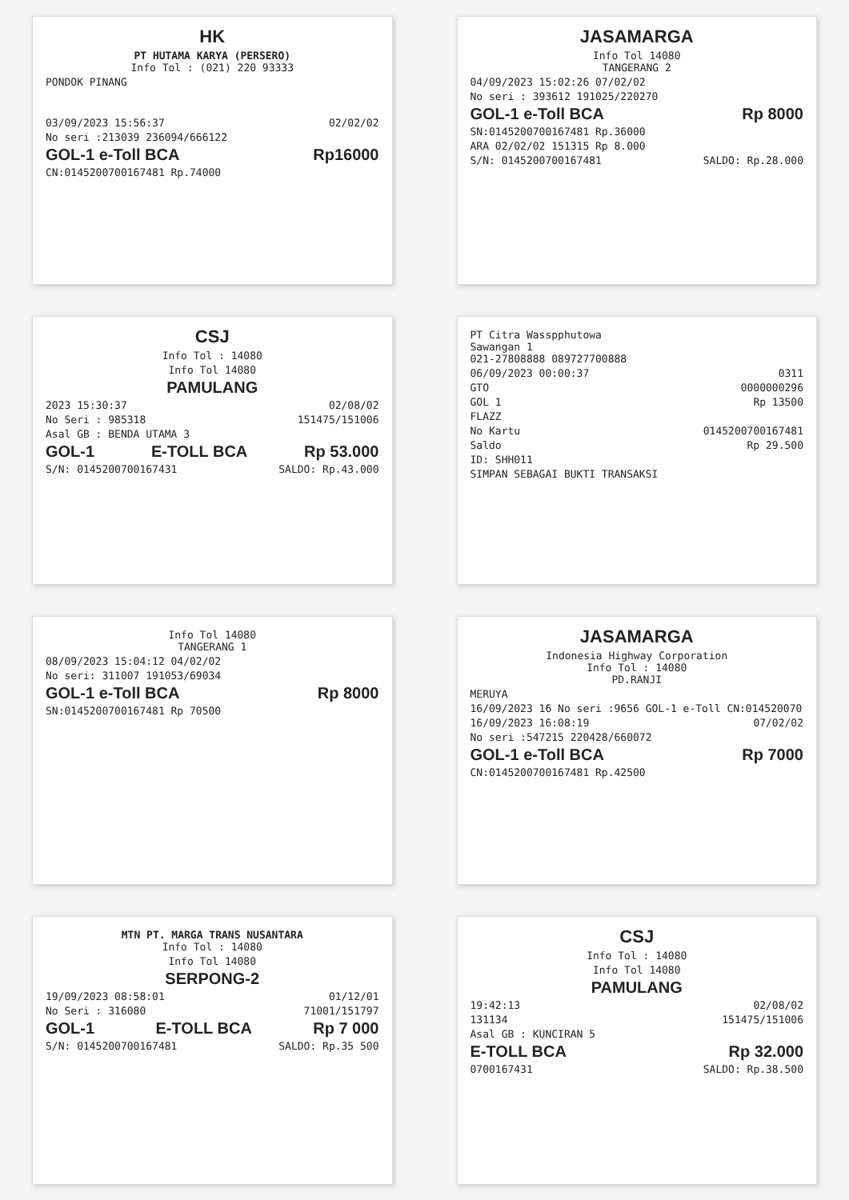HK
PT HUTAMA KARYA (PERSERO)
Info Tol : (021) 220 93333
PONDOK PINANG
03/09/2023 15:56:37 02/02/02
No seri :213039 236094/666122
GOL-1 e-Toll BCA Rp16000
CN:0145200700167481 Rp.74000
JASAMARGA
Info Tol 14080
TANGERANG 2
04/09/2023 15:02:26 07/02/02
No seri : 393612 191025/220270
GOL-1 e-Toll BCA Rp 8000
SN:0145200700167481 Rp.36000
ARA 02/02/02 151315 Rp 8.000
S/N: 0145200700167481 SALDO: Rp.28.000
CSJ
Info Tol : 14080
Info Tol 14080
PAMULANG
2023 15:30:37 02/08/02
No Seri : 985318 151475/151006
Asal GB : BENDA UTAMA 3
GOL-1 E-TOLL BCA Rp 53.000
S/N: 0145200700167431 SALDO: Rp.43.000
PT Citra Wasspphutowa
Sawangan 1
021-27808888 089727700888
06/09/2023 00:00:37 0311
GTO 0000000296
GOL 1 Rp 13500
FLAZZ
No Kartu 0145200700167481
Saldo Rp 29.500
ID: SHH011
SIMPAN SEBAGAI BUKTI TRANSAKSI
Info Tol 14080
TANGERANG 1
08/09/2023 15:04:12 04/02/02
No seri: 311007 191053/69034
GOL-1 e-Toll BCA Rp 8000
SN:0145200700167481 Rp 70500
JASAMARGA
Indonesia Highway Corporation
Info Tol : 14080
PD.RANJI
MERUYA
16/09/2023 16 No seri :9656 GOL-1 e-Toll CN:014520070
16/09/2023 16:08:19 07/02/02
No seri :547215 220428/660072
GOL-1 e-Toll BCA Rp 7000
CN:0145200700167481 Rp.42500
MTN PT. MARGA TRANS NUSANTARA
Info Tol : 14080
Info Tol 14080
SERPONG-2
19/09/2023 08:58:01 01/12/01
No Seri : 316080 71001/151797
GOL-1 E-TOLL BCA Rp 7 000
S/N: 0145200700167481 SALDO: Rp.35 500
CSJ
Info Tol : 14080
Info Tol 14080
PAMULANG
19:42:13 02/08/02
131134 151475/151006
Asal GB : KUNCIRAN 5
E-TOLL BCA Rp 32.000
0700167431 SALDO: Rp.38.500